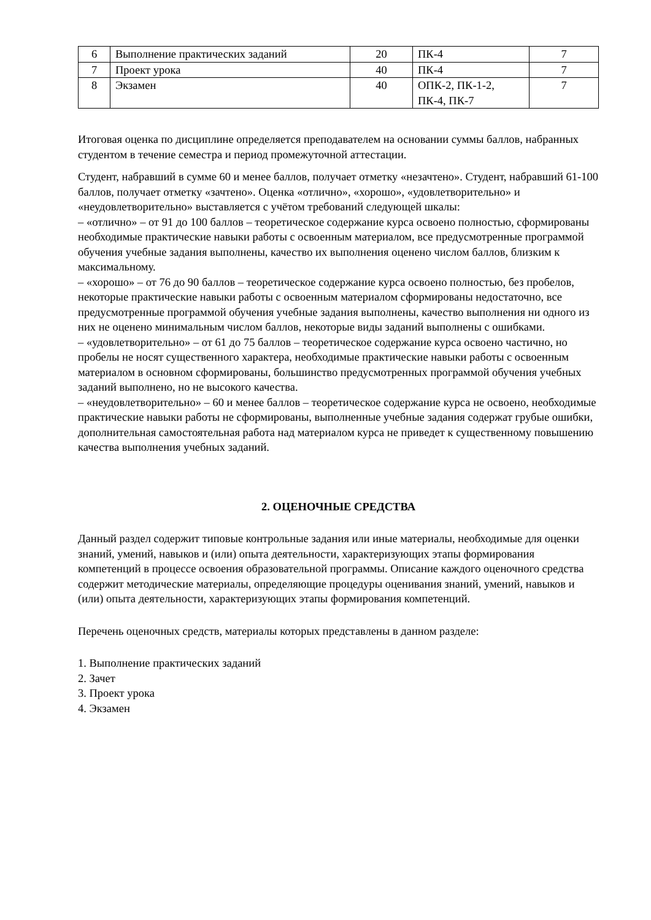| 6 | Выполнение практических заданий | 20 | ПК-4 | 7 |
| 7 | Проект урока | 40 | ПК-4 | 7 |
| 8 | Экзамен | 40 | ОПК-2, ПК-1-2, ПК-4, ПК-7 | 7 |
Итоговая оценка по дисциплине определяется преподавателем на основании суммы баллов, набранных студентом в течение семестра и период промежуточной аттестации.
Студент, набравший в сумме 60 и менее баллов, получает отметку «незачтено». Студент, набравший 61-100 баллов, получает отметку «зачтено». Оценка «отлично», «хорошо», «удовлетворительно» и «неудовлетворительно» выставляется с учётом требований следующей шкалы:
– «отлично» – от 91 до 100 баллов – теоретическое содержание курса освоено полностью, сформированы необходимые практические навыки работы с освоенным материалом, все предусмотренные программой обучения учебные задания выполнены, качество их выполнения оценено числом баллов, близким к максимальному.
– «хорошо» – от 76 до 90 баллов – теоретическое содержание курса освоено полностью, без пробелов, некоторые практические навыки работы с освоенным материалом сформированы недостаточно, все предусмотренные программой обучения учебные задания выполнены, качество выполнения ни одного из них не оценено минимальным числом баллов, некоторые виды заданий выполнены с ошибками.
– «удовлетворительно» – от 61 до 75 баллов – теоретическое содержание курса освоено частично, но пробелы не носят существенного характера, необходимые практические навыки работы с освоенным материалом в основном сформированы, большинство предусмотренных программой обучения учебных заданий выполнено, но не высокого качества.
– «неудовлетворительно» – 60 и менее баллов – теоретическое содержание курса не освоено, необходимые практические навыки работы не сформированы, выполненные учебные задания содержат грубые ошибки, дополнительная самостоятельная работа над материалом курса не приведет к существенному повышению качества выполнения учебных заданий.
2. ОЦЕНОЧНЫЕ СРЕДСТВА
Данный раздел содержит типовые контрольные задания или иные материалы, необходимые для оценки знаний, умений, навыков и (или) опыта деятельности, характеризующих этапы формирования компетенций в процессе освоения образовательной программы. Описание каждого оценочного средства содержит методические материалы, определяющие процедуры оценивания знаний, умений, навыков и (или) опыта деятельности, характеризующих этапы формирования компетенций.
Перечень оценочных средств, материалы которых представлены в данном разделе:
1. Выполнение практических заданий
2. Зачет
3. Проект урока
4. Экзамен